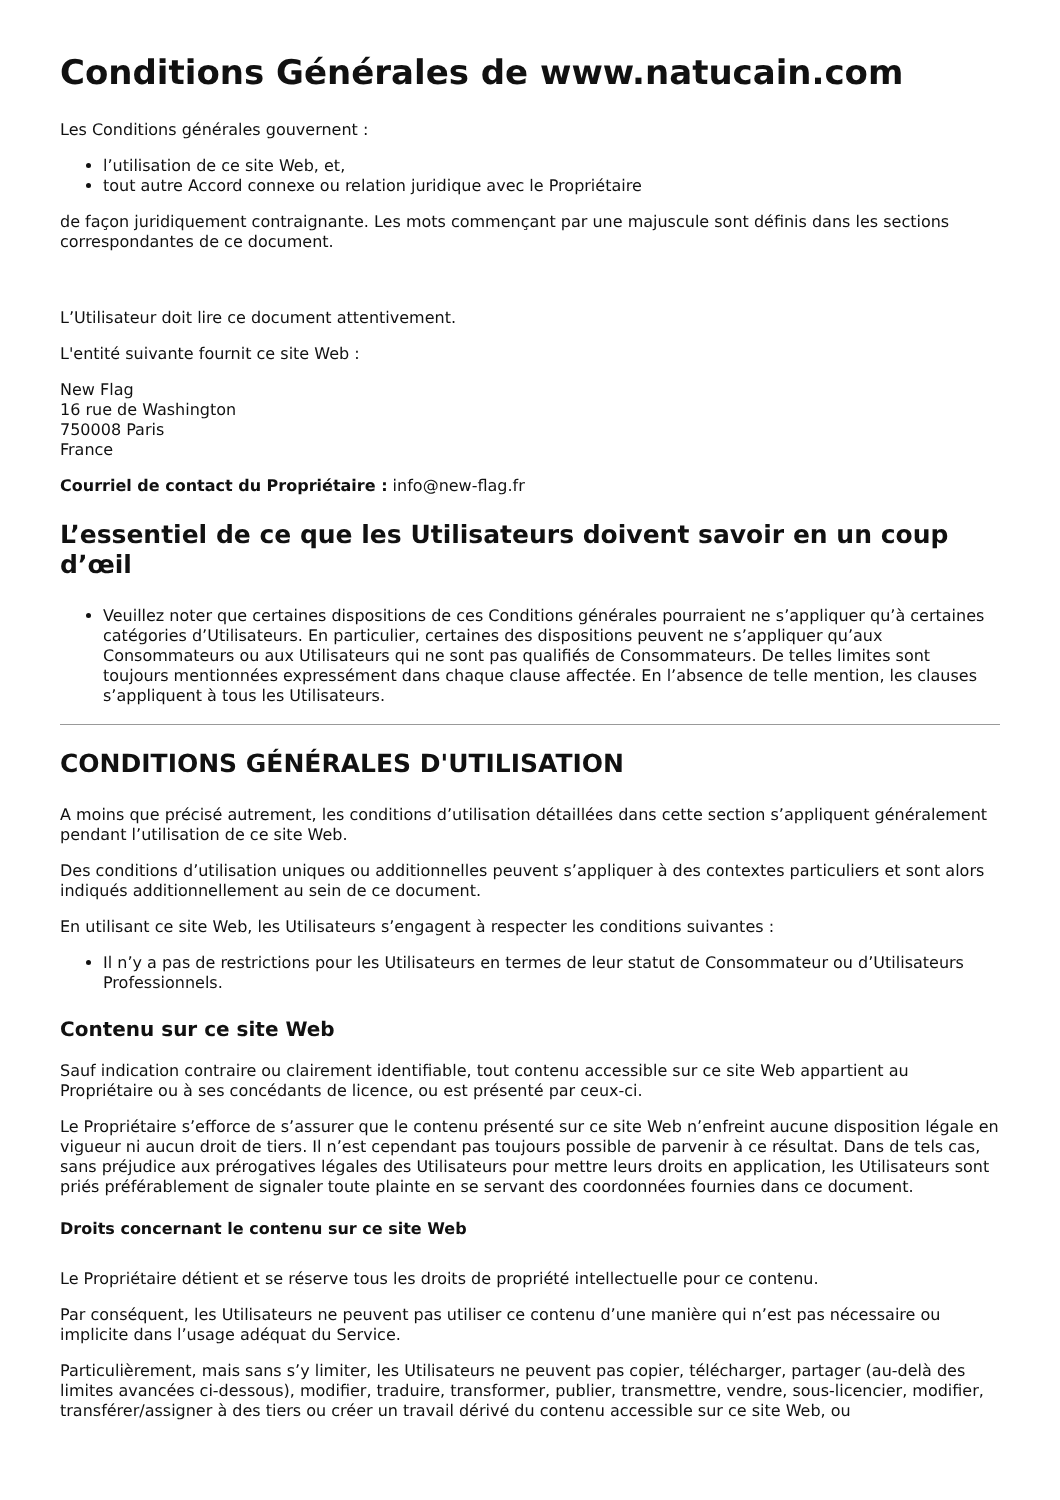Conditions Générales de www.natucain.com
Les Conditions générales gouvernent :
l’utilisation de ce site Web, et,
tout autre Accord connexe ou relation juridique avec le Propriétaire
de façon juridiquement contraignante. Les mots commençant par une majuscule sont définis dans les sections correspondantes de ce document.
L’Utilisateur doit lire ce document attentivement.
L'entité suivante fournit ce site Web :
New Flag
16 rue de Washington
750008 Paris
France
Courriel de contact du Propriétaire : info@new-flag.fr
L’essentiel de ce que les Utilisateurs doivent savoir en un coup d’œil
Veuillez noter que certaines dispositions de ces Conditions générales pourraient ne s’appliquer qu’à certaines catégories d’Utilisateurs. En particulier, certaines des dispositions peuvent ne s’appliquer qu’aux Consommateurs ou aux Utilisateurs qui ne sont pas qualifiés de Consommateurs. De telles limites sont toujours mentionnées expressément dans chaque clause affectée. En l’absence de telle mention, les clauses s’appliquent à tous les Utilisateurs.
CONDITIONS GÉNÉRALES D'UTILISATION
A moins que précisé autrement, les conditions d’utilisation détaillées dans cette section s’appliquent généralement pendant l’utilisation de ce site Web.
Des conditions d’utilisation uniques ou additionnelles peuvent s’appliquer à des contextes particuliers et sont alors indiqués additionnellement au sein de ce document.
En utilisant ce site Web, les Utilisateurs s’engagent à respecter les conditions suivantes :
Il n’y a pas de restrictions pour les Utilisateurs en termes de leur statut de Consommateur ou d’Utilisateurs Professionnels.
Contenu sur ce site Web
Sauf indication contraire ou clairement identifiable, tout contenu accessible sur ce site Web appartient au Propriétaire ou à ses concédants de licence, ou est présenté par ceux-ci.
Le Propriétaire s’efforce de s’assurer que le contenu présenté sur ce site Web n’enfreint aucune disposition légale en vigueur ni aucun droit de tiers. Il n’est cependant pas toujours possible de parvenir à ce résultat. Dans de tels cas, sans préjudice aux prérogatives légales des Utilisateurs pour mettre leurs droits en application, les Utilisateurs sont priés préférablement de signaler toute plainte en se servant des coordonnées fournies dans ce document.
Droits concernant le contenu sur ce site Web
Le Propriétaire détient et se réserve tous les droits de propriété intellectuelle pour ce contenu.
Par conséquent, les Utilisateurs ne peuvent pas utiliser ce contenu d’une manière qui n’est pas nécessaire ou implicite dans l’usage adéquat du Service.
Particulièrement, mais sans s’y limiter, les Utilisateurs ne peuvent pas copier, télécharger, partager (au-delà des limites avancées ci-dessous), modifier, traduire, transformer, publier, transmettre, vendre, sous-licencier, modifier, transférer/assigner à des tiers ou créer un travail dérivé du contenu accessible sur ce site Web, ou